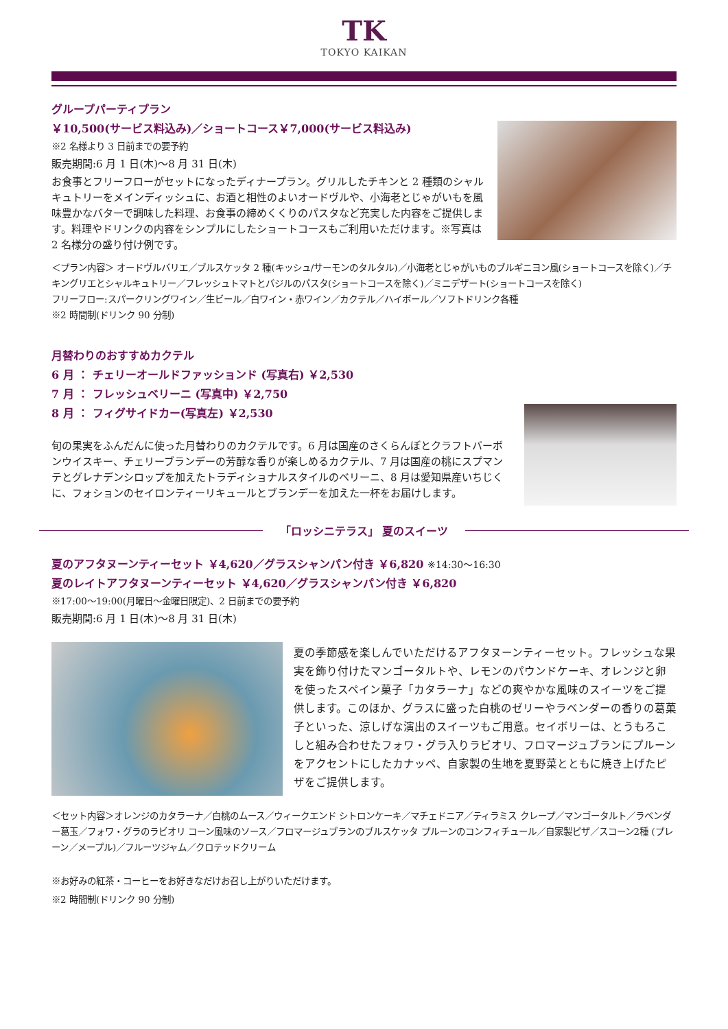TK
TOKYO KAIKAN
グループパーティプラン
￥10,500(サービス料込み)／ショートコース￥7,000(サービス料込み)
※2 名様より 3 日前までの要予約
販売期間:6 月 1 日(木)～8 月 31 日(木)
お食事とフリーフローがセットになったディナープラン。グリルしたチキンと 2 種類のシャルキュトリーをメインディッシュに、お酒と相性のよいオードヴルや、小海老とじゃがいもを風味豊かなバターで調味した料理、お食事の締めくくりのパスタなど充実した内容をご提供します。料理やドリンクの内容をシンプルにしたショートコースもご利用いただけます。※写真は 2 名様分の盛り付け例です。
＜プラン内容＞ オードヴルバリエ／ブルスケッタ 2 種(キッシュ/サーモンのタルタル)／小海老とじゃがいものブルギニヨン風(ショートコースを除く)／チキングリエとシャルキュトリー／フレッシュトマトとバジルのパスタ(ショートコースを除く)／ミニデザート(ショートコースを除く)
フリーフロー:スパークリングワイン／生ビール／白ワイン・赤ワイン／カクテル／ハイボール／ソフトドリンク各種
※2 時間制(ドリンク 90 分制)
月替わりのおすすめカクテル
6 月 ： チェリーオールドファッションド (写真右) ￥2,530
7 月 ： フレッシュベリーニ (写真中) ￥2,750
8 月 ： フィグサイドカー(写真左) ￥2,530
旬の果実をふんだんに使った月替わりのカクテルです。6 月は国産のさくらんぼとクラフトバーボンウイスキー、チェリーブランデーの芳醇な香りが楽しめるカクテル、7 月は国産の桃にスプマンテとグレナデンシロップを加えたトラディショナルスタイルのベリーニ、8 月は愛知県産いちじくに、フォションのセイロンティーリキュールとブランデーを加えた一杯をお届けします。
「ロッシニテラス」 夏のスイーツ
夏のアフタヌーンティーセット ￥4,620／グラスシャンパン付き ￥6,820 ※14:30～16:30
夏のレイトアフタヌーンティーセット ￥4,620／グラスシャンパン付き ￥6,820
※17:00～19:00(月曜日～金曜日限定)、2 日前までの要予約
販売期間:6 月 1 日(木)～8 月 31 日(木)
夏の季節感を楽しんでいただけるアフタヌーンティーセット。フレッシュな果実を飾り付けたマンゴータルトや、レモンのパウンドケーキ、オレンジと卵を使ったスペイン菓子「カタラーナ」などの爽やかな風味のスイーツをご提供します。このほか、グラスに盛った白桃のゼリーやラベンダーの香りの葛菓子といった、涼しげな演出のスイーツもご用意。セイボリーは、とうもろこしと組み合わせたフォワ・グラ入りラビオリ、フロマージュブランにプルーンをアクセントにしたカナッペ、自家製の生地を夏野菜とともに焼き上げたピザをご提供します。
＜セット内容＞オレンジのカタラーナ／白桃のムース／ウィークエンド シトロンケーキ／マチェドニア／ティラミス クレープ／マンゴータルト／ラベンダー葛玉／フォワ・グラのラビオリ コーン風味のソース／フロマージュブランのブルスケッタ プルーンのコンフィチュール／自家製ピザ／スコーン2種 (プレーン／メープル)／フルーツジャム／クロテッドクリーム
※お好みの紅茶・コーヒーをお好きなだけお召し上がりいただけます。
※2 時間制(ドリンク 90 分制)